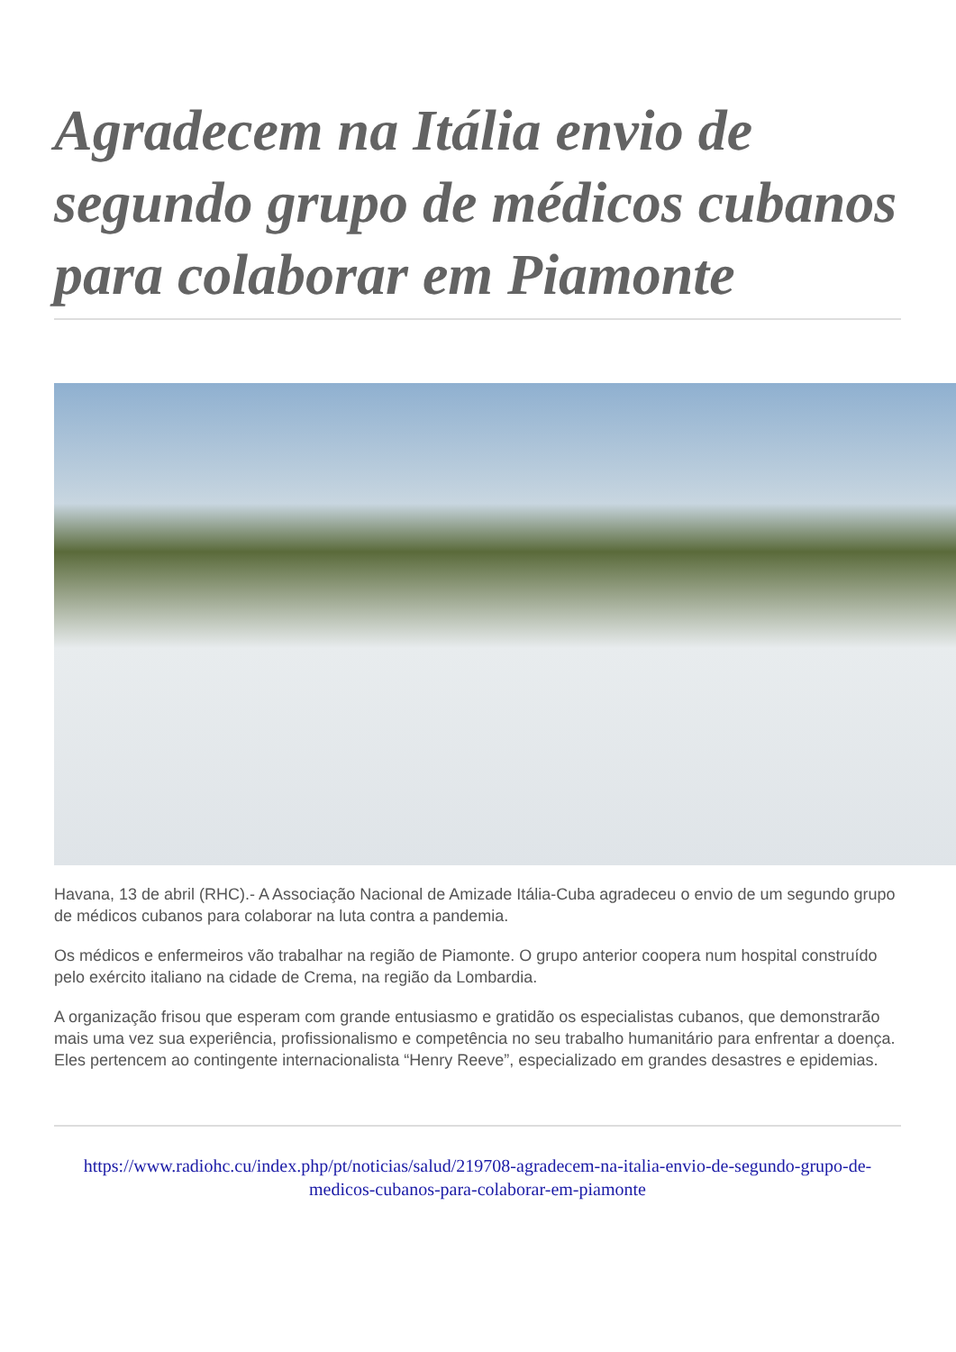Agradecem na Itália envio de segundo grupo de médicos cubanos para colaborar em Piamonte
Havana, 13 de abril (RHC).- A Associação Nacional de Amizade Itália-Cuba agradeceu o envio de um segundo grupo de médicos cubanos para colaborar na luta contra a pandemia.
Os médicos e enfermeiros vão trabalhar na região de Piamonte. O grupo anterior coopera num hospital construído pelo exército italiano na cidade de Crema, na região da Lombardia.
A organização frisou que esperam com grande entusiasmo e gratidão os especialistas cubanos, que demonstrarão mais uma vez sua experiência, profissionalismo e competência no seu trabalho humanitário para enfrentar a doença. Eles pertencem ao contingente internacionalista “Henry Reeve”, especializado em grandes desastres e epidemias.
https://www.radiohc.cu/index.php/pt/noticias/salud/219708-agradecem-na-italia-envio-de-segundo-grupo-de-medicos-cubanos-para-colaborar-em-piamonte